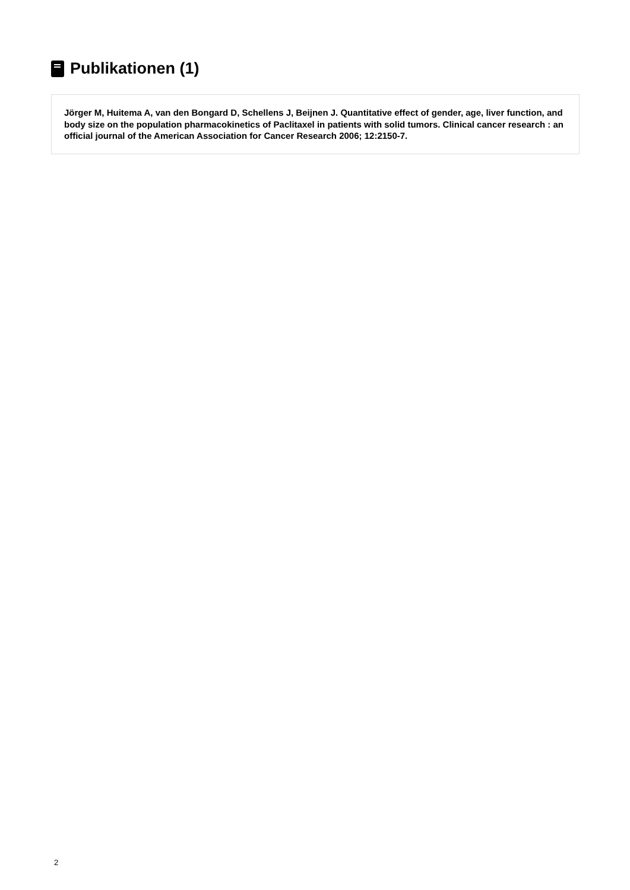Publikationen (1)
Jörger M, Huitema A, van den Bongard D, Schellens J, Beijnen J. Quantitative effect of gender, age, liver function, and body size on the population pharmacokinetics of Paclitaxel in patients with solid tumors. Clinical cancer research : an official journal of the American Association for Cancer Research 2006; 12:2150-7.
2